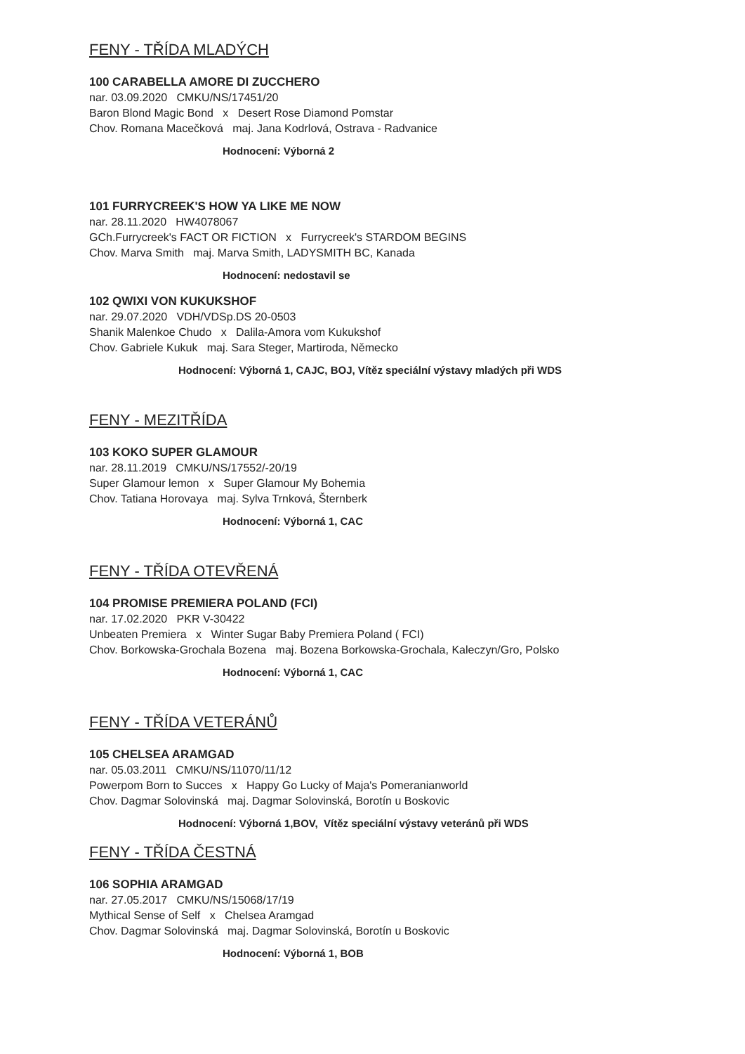FENY - TŘÍDA MLADÝCH
100 CARABELLA AMORE DI ZUCCHERO
nar. 03.09.2020 CMKU/NS/17451/20
Baron Blond Magic Bond x Desert Rose Diamond Pomstar
Chov. Romana Macečková maj. Jana Kodrlová, Ostrava - Radvanice
Hodnocení: Výborná 2
101 FURRYCREEK'S HOW YA LIKE ME NOW
nar. 28.11.2020 HW4078067
GCh.Furrycreek's FACT OR FICTION x Furrycreek's STARDOM BEGINS
Chov. Marva Smith maj. Marva Smith, LADYSMITH BC, Kanada
Hodnocení: nedostavil se
102 QWIXI VON KUKUKSHOF
nar. 29.07.2020 VDH/VDSp.DS 20-0503
Shanik Malenkoe Chudo x Dalila-Amora vom Kukukshof
Chov. Gabriele Kukuk maj. Sara Steger, Martiroda, Německo
Hodnocení: Výborná 1, CAJC, BOJ, Vítěz speciální výstavy mladých při WDS
FENY - MEZITŘÍDA
103 KOKO SUPER GLAMOUR
nar. 28.11.2019 CMKU/NS/17552/-20/19
Super Glamour lemon x Super Glamour My Bohemia
Chov. Tatiana Horovaya maj. Sylva Trnková, Šternberk
Hodnocení: Výborná 1, CAC
FENY - TŘÍDA OTEVŘENÁ
104 PROMISE PREMIERA POLAND (FCI)
nar. 17.02.2020 PKR V-30422
Unbeaten Premiera x Winter Sugar Baby Premiera Poland ( FCI)
Chov. Borkowska-Grochala Bozena maj. Bozena Borkowska-Grochala, Kaleczyn/Gro, Polsko
Hodnocení: Výborná 1, CAC
FENY - TŘÍDA VETERÁNŮ
105 CHELSEA ARAMGAD
nar. 05.03.2011 CMKU/NS/11070/11/12
Powerpom Born to Succes x Happy Go Lucky of Maja's Pomeranianworld
Chov. Dagmar Solovinská maj. Dagmar Solovinská, Borotín u Boskovic
Hodnocení: Výborná 1,BOV, Vítěz speciální výstavy veteránů při WDS
FENY - TŘÍDA ČESTNÁ
106 SOPHIA ARAMGAD
nar. 27.05.2017 CMKU/NS/15068/17/19
Mythical Sense of Self x Chelsea Aramgad
Chov. Dagmar Solovinská maj. Dagmar Solovinská, Borotín u Boskovic
Hodnocení: Výborná 1, BOB